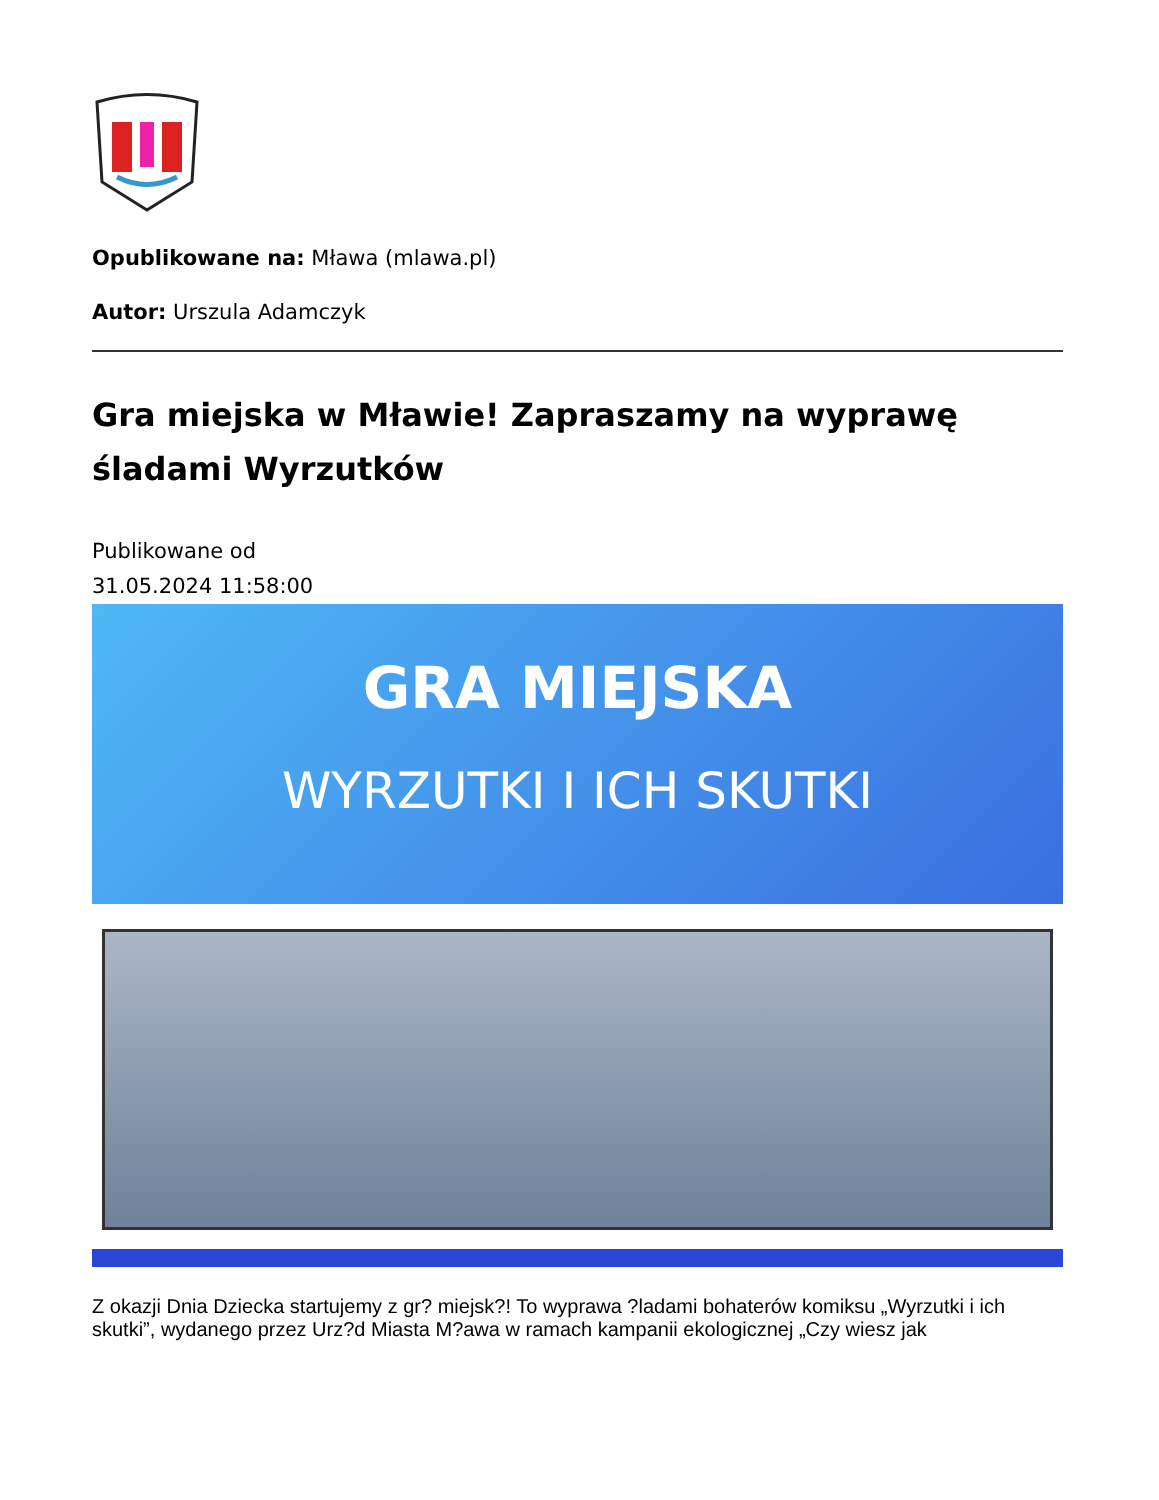Opublikowane na: Mława (mlawa.pl)
Autor: Urszula Adamczyk
Gra miejska w Mławie! Zapraszamy na wyprawę śladami Wyrzutków
Publikowane od
31.05.2024 11:58:00
GRA MIEJSKA
WYRZUTKI I ICH SKUTKI
Z okazji Dnia Dziecka startujemy z gr? miejsk?! To wyprawa ?ladami bohaterów komiksu „Wyrzutki i ich skutki”, wydanego przez Urz?d Miasta M?awa w ramach kampanii ekologicznej „Czy wiesz jak